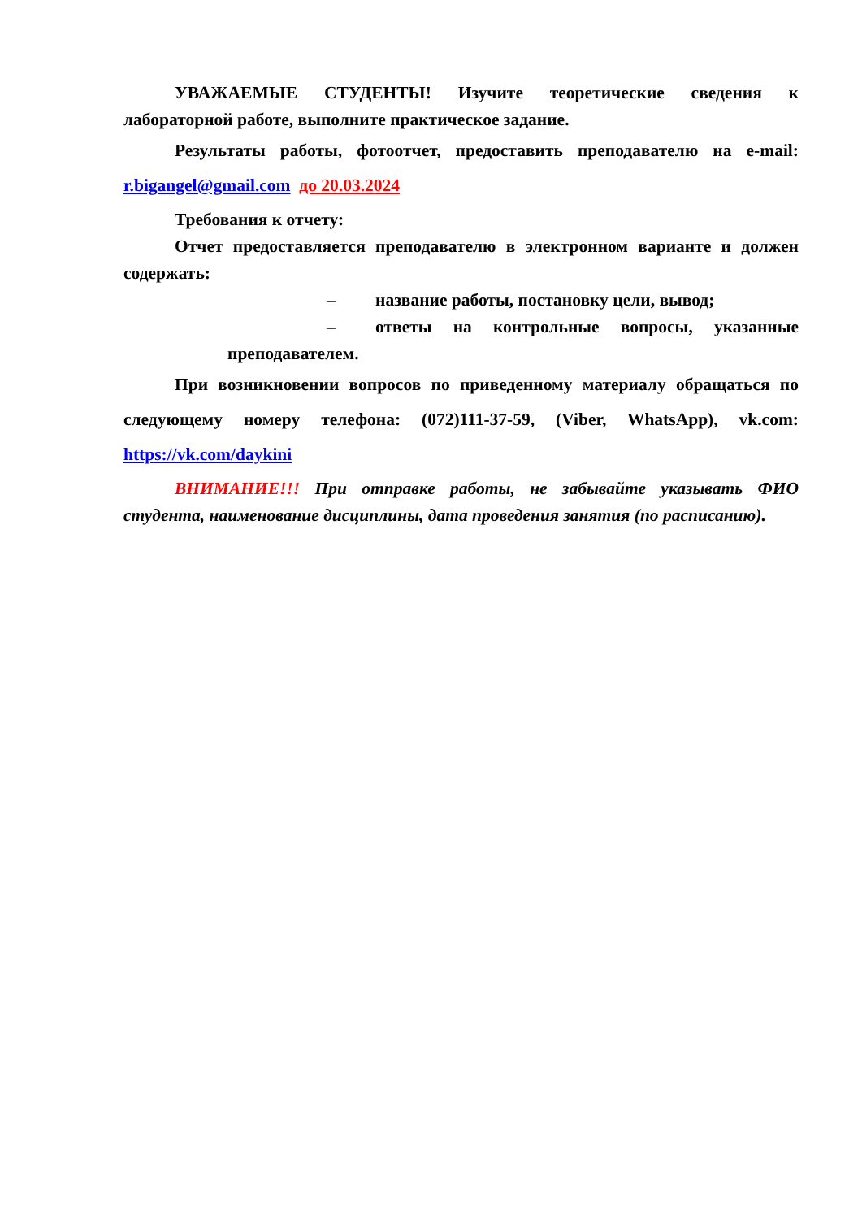УВАЖАЕМЫЕ СТУДЕНТЫ! Изучите теоретические сведения к лабораторной работе, выполните практическое задание.
Результаты работы, фотоотчет, предоставить преподавателю на e-mail: r.bigangel@gmail.com до 20.03.2024
Требования к отчету:
Отчет предоставляется преподавателю в электронном варианте и должен содержать:
– название работы, постановку цели, вывод;
– ответы на контрольные вопросы, указанные преподавателем.
При возникновении вопросов по приведенному материалу обращаться по следующему номеру телефона: (072)111-37-59, (Viber, WhatsApp), vk.com: https://vk.com/daykini
ВНИМАНИЕ!!! При отправке работы, не забывайте указывать ФИО студента, наименование дисциплины, дата проведения занятия (по расписанию).